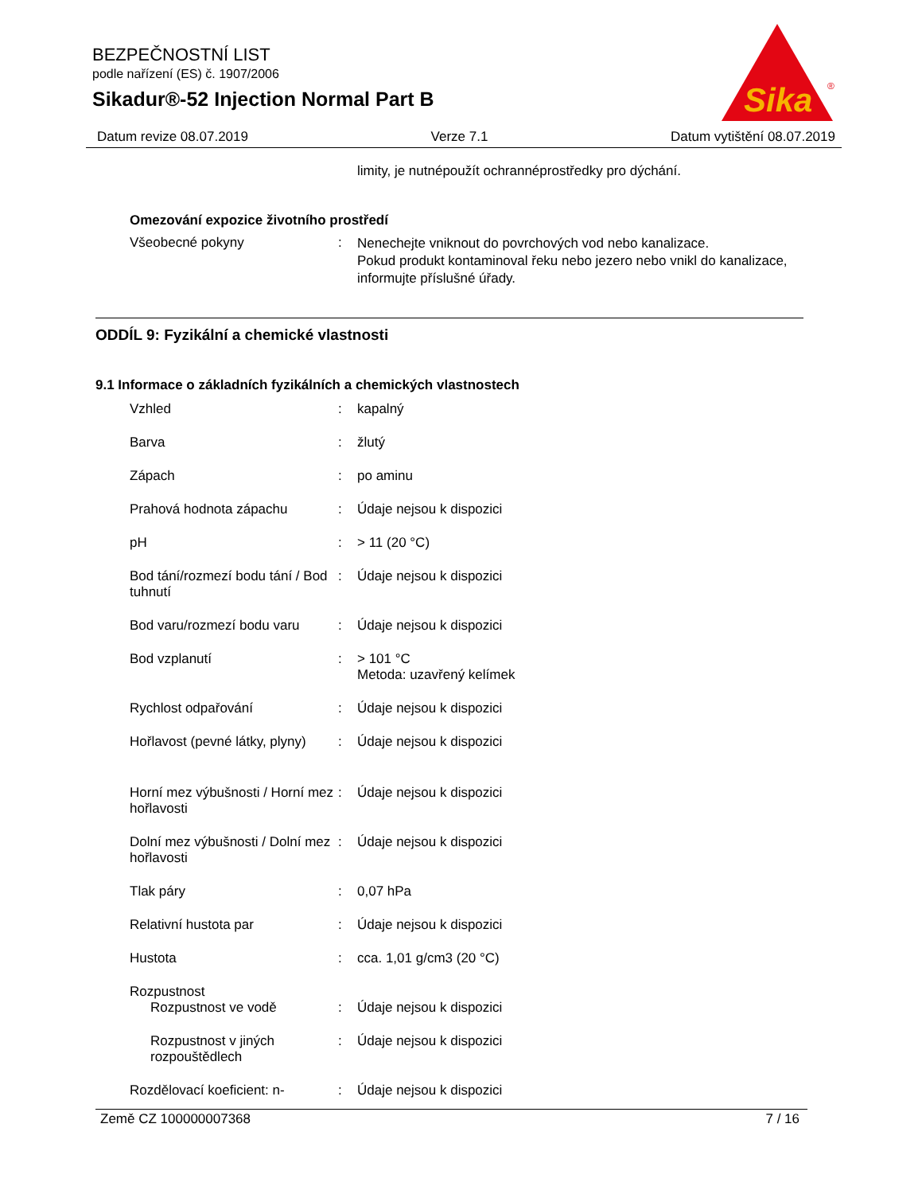BEZPEČNOSTNÍ LIST
podle nařízení (ES) č. 1907/2006
Sikadur®-52 Injection Normal Part B
Sika
®
Datum revize 08.07.2019 Verze 7.1 Datum vytištění 08.07.2019
limity, je nutnépoužít ochrannéprostředky pro dýchání.
Omezování expozice životního prostředí
Všeobecné pokyny :
Nenechejte vniknout do povrchových vod nebo kanalizace.
Pokud produkt kontaminoval řeku nebo jezero nebo vnikl do kanalizace, informujte příslušné úřady.
ODDÍL 9: Fyzikální a chemické vlastnosti
9.1 Informace o základních fyzikálních a chemických vlastnostech
Vzhled : kapalný
Barva : žlutý
Zápach : po aminu
Prahová hodnota zápachu : Údaje nejsou k dispozici
pH : > 11 (20 °C)
Bod tání/rozmezí bodu tání / Bod tuhnutí
: Údaje nejsou k dispozici
Bod varu/rozmezí bodu varu
: Údaje nejsou k dispozici
Bod vzplanutí : > 101 °C
Metoda: uzavřený kelímek
Rychlost odpařování : Údaje nejsou k dispozici
Hořlavost (pevné látky, plyny)
: Údaje nejsou k dispozici
Horní mez výbušnosti / Horní mez hořlavosti
: Údaje nejsou k dispozici
Dolní mez výbušnosti / Dolní mez hořlavosti
: Údaje nejsou k dispozici
Tlak páry : 0,07 hPa
Relativní hustota par : Údaje nejsou k dispozici
Hustota : cca. 1,01 g/cm3 (20 °C)
Rozpustnost
Rozpustnost ve vodě : Údaje nejsou k dispozici
Rozpustnost v jiných rozpouštědlech
: Údaje nejsou k dispozici
Rozdělovací koeficient: n-
: Údaje nejsou k dispozici
Země CZ 100000007368 7 / 16